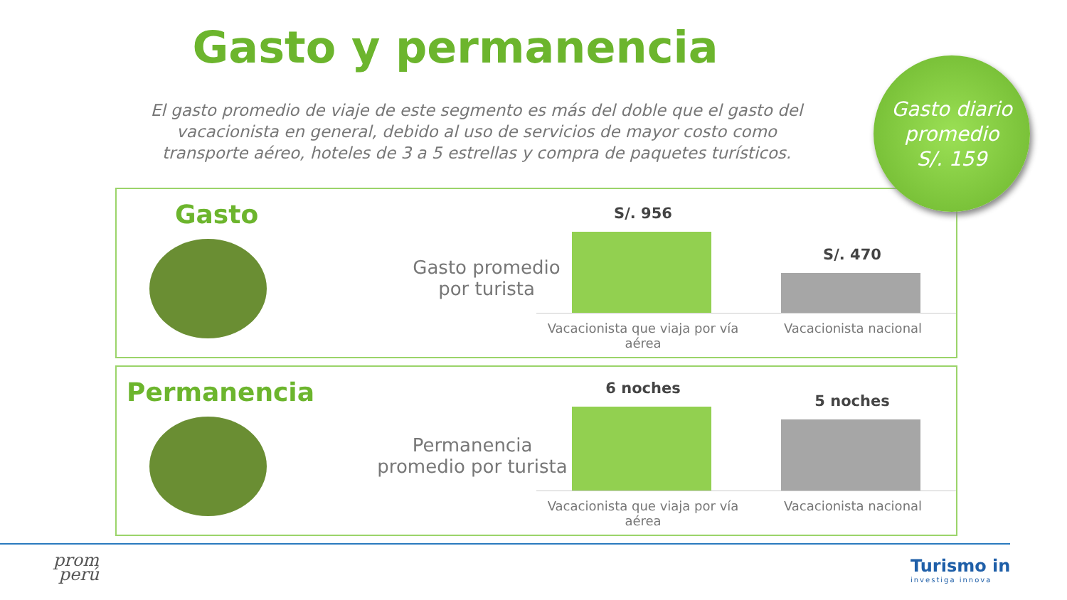Gasto y permanencia
El gasto promedio de viaje de este segmento es más del doble que el gasto del vacacionista en general, debido al uso de servicios de mayor costo como transporte aéreo, hoteles de 3 a 5 estrellas y compra de paquetes turísticos.
Gasto
Gasto promedio por turista
S/. 956
S/. 470
Vacacionista que viaja por vía aérea
Vacacionista nacional
Gasto diario
promedio
S/. 159
Permanencia
Permanencia promedio por turista
6 noches
5 noches
Vacacionista que viaja por vía aérea
Vacacionista nacional
prom
perú
Turismo in
investiga innova